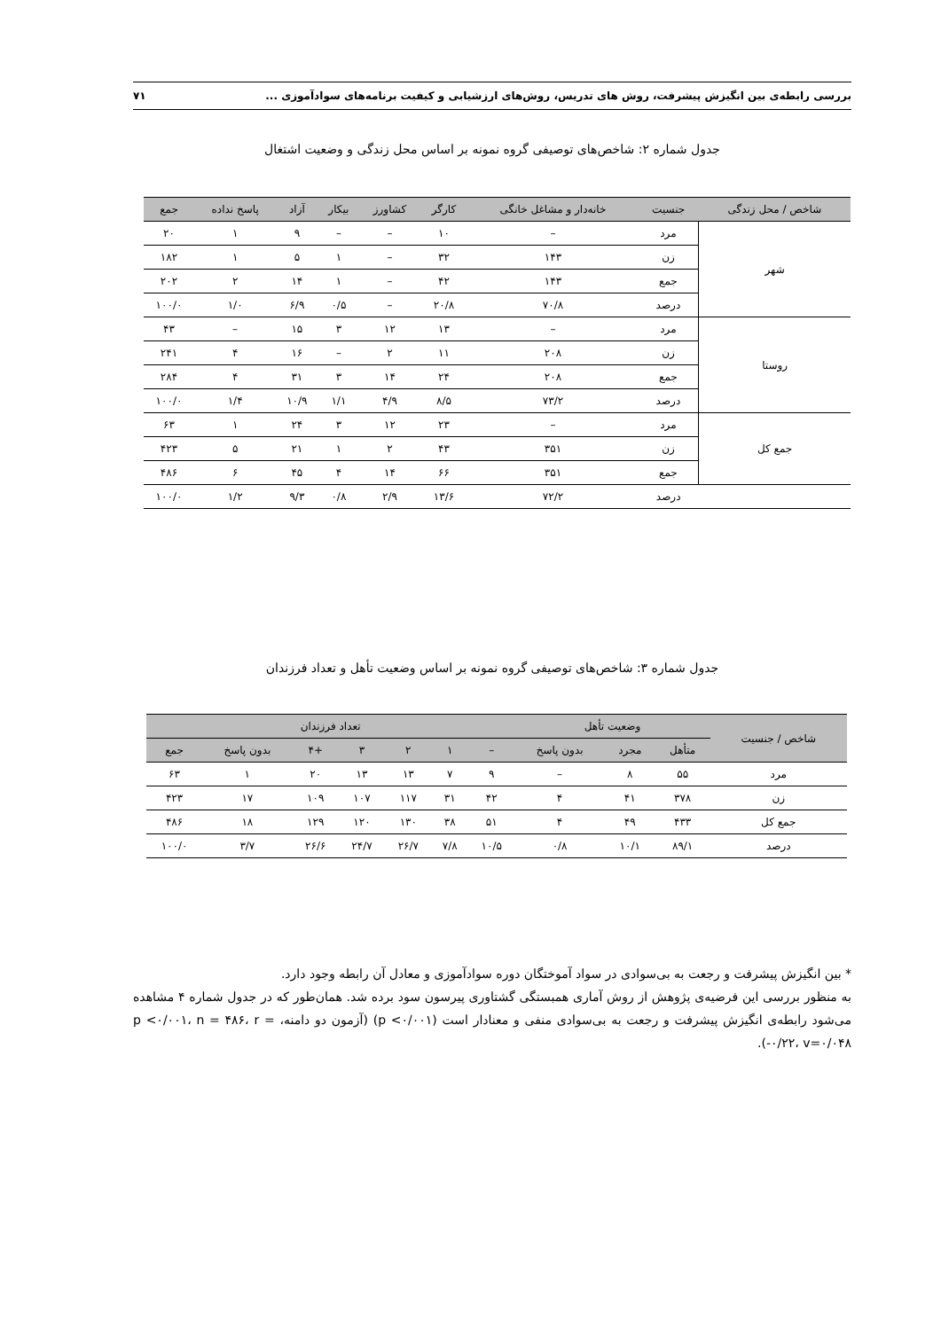بررسی رابطه‌ی بین انگیزش پیشرفت، روش های تدریس، روش‌های ارزشیابی و کیفیت برنامه‌های سوادآموزی ... ۷۱
جدول شماره ۲: شاخص‌های توصیفی گروه نمونه بر اساس محل زندگی و وضعیت اشتغال
| شاخص / محل زندگی | جنسیت | خانه‌دار و مشاغل خانگی | کارگر | کشاورز | بیکار | آزاد | پاسخ نداده | جمع |
| --- | --- | --- | --- | --- | --- | --- | --- | --- |
| شهر | مرد | – | ۱۰ | – | – | ۹ | ۱ | ۲۰ |
| | زن | ۱۴۳ | ۳۲ | – | ۱ | ۵ | ۱ | ۱۸۲ |
| | جمع | ۱۴۳ | ۴۲ | – | ۱ | ۱۴ | ۲ | ۲۰۲ |
| | درصد | ۷۰/۸ | ۲۰/۸ | – | ۰/۵ | ۶/۹ | ۱/۰ | ۱۰۰/۰ |
| روستا | مرد | – | ۱۳ | ۱۲ | ۳ | ۱۵ | – | ۴۳ |
| | زن | ۲۰۸ | ۱۱ | ۲ | – | ۱۶ | ۴ | ۲۴۱ |
| | جمع | ۲۰۸ | ۲۴ | ۱۴ | ۳ | ۳۱ | ۴ | ۲۸۴ |
| | درصد | ۷۳/۲ | ۸/۵ | ۴/۹ | ۱/۱ | ۱۰/۹ | ۱/۴ | ۱۰۰/۰ |
| جمع کل | مرد | – | ۲۳ | ۱۲ | ۳ | ۲۴ | ۱ | ۶۳ |
| | زن | ۳۵۱ | ۴۳ | ۲ | ۱ | ۲۱ | ۵ | ۴۲۳ |
| | جمع | ۳۵۱ | ۶۶ | ۱۴ | ۴ | ۴۵ | ۶ | ۴۸۶ |
| | درصد | ۷۲/۲ | ۱۳/۶ | ۲/۹ | ۰/۸ | ۹/۳ | ۱/۲ | ۱۰۰/۰ |
جدول شماره ۳: شاخص‌های توصیفی گروه نمونه بر اساس وضعیت تأهل و تعداد فرزندان
| شاخص / جنسیت | وضعیت تأهل | | | تعداد فرزندان | | | | | | |
| --- | --- | --- | --- | --- | --- | --- | --- | --- | --- | --- |
| | متأهل | مجرد | بدون پاسخ | – | ۱ | ۲ | ۳ | +۴ | بدون پاسخ | جمع |
| مرد | ۵۵ | ۸ | – | ۹ | ۷ | ۱۳ | ۱۳ | ۲۰ | ۱ | ۶۳ |
| زن | ۳۷۸ | ۴۱ | ۴ | ۴۲ | ۳۱ | ۱۱۷ | ۱۰۷ | ۱۰۹ | ۱۷ | ۴۲۳ |
| جمع کل | ۴۳۳ | ۴۹ | ۴ | ۵۱ | ۳۸ | ۱۳۰ | ۱۲۰ | ۱۲۹ | ۱۸ | ۴۸۶ |
| درصد | ۸۹/۱ | ۱۰/۱ | ۰/۸ | ۱۰/۵ | ۷/۸ | ۲۶/۷ | ۲۴/۷ | ۲۶/۶ | ۳/۷ | ۱۰۰/۰ |
* بین انگیزش پیشرفت و رجعت به بی‌سوادی در سواد آموختگان دوره سوادآموزی و معادل آن رابطه وجود دارد.
به منظور بررسی این فرضیه‌ی پژوهش از روش آماری همبستگی گشتاوری پیرسون سود برده شد. همان‌طور که در جدول شماره ۴ مشاهده می‌شود رابطه‌ی انگیزش پیشرفت و رجعت به بی‌سوادی منفی و معنادار است (p <۰/۰۰۱) (آزمون دو دامنه، p <۰/۰۰۱، n = ۴۸۶، r = -۰/۲۲، v=۰/۰۴۸).